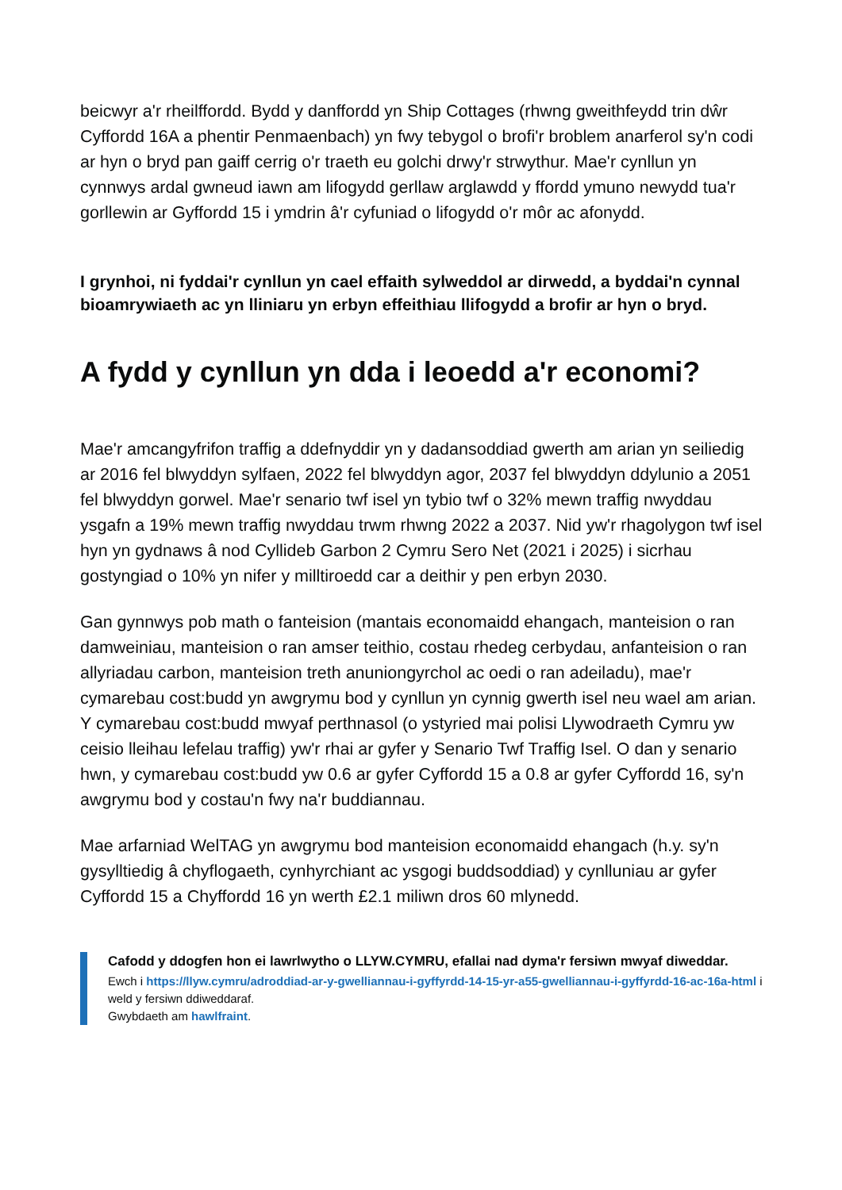beicwyr a'r rheilffordd. Bydd y danffordd yn Ship Cottages (rhwng gweithfeydd trin dŵr Cyffordd 16A a phentir Penmaenbach) yn fwy tebygol o brofi'r broblem anarferol sy'n codi ar hyn o bryd pan gaiff cerrig o'r traeth eu golchi drwy'r strwythur. Mae'r cynllun yn cynnwys ardal gwneud iawn am lifogydd gerllaw arglawdd y ffordd ymuno newydd tua'r gorllewin ar Gyffordd 15 i ymdrin â'r cyfuniad o lifogydd o'r môr ac afonydd.
I grynhoi, ni fyddai'r cynllun yn cael effaith sylweddol ar dirwedd, a byddai'n cynnal bioamrywiaeth ac yn lliniaru yn erbyn effeithiau llifogydd a brofir ar hyn o bryd.
A fydd y cynllun yn dda i leoedd a'r economi?
Mae'r amcangyfrifon traffig a ddefnyddir yn y dadansoddiad gwerth am arian yn seiliedig ar 2016 fel blwyddyn sylfaen, 2022 fel blwyddyn agor, 2037 fel blwyddyn ddylunio a 2051 fel blwyddyn gorwel. Mae'r senario twf isel yn tybio twf o 32% mewn traffig nwyddau ysgafn a 19% mewn traffig nwyddau trwm rhwng 2022 a 2037. Nid yw'r rhagolygon twf isel hyn yn gydnaws â nod Cyllideb Garbon 2 Cymru Sero Net (2021 i 2025) i sicrhau gostyngiad o 10% yn nifer y milltiroedd car a deithir y pen erbyn 2030.
Gan gynnwys pob math o fanteision (mantais economaidd ehangach, manteision o ran damweiniau, manteision o ran amser teithio, costau rhedeg cerbydau, anfanteision o ran allyriadau carbon, manteision treth anuniongyrchol ac oedi o ran adeiladu), mae'r cymarebau cost:budd yn awgrymu bod y cynllun yn cynnig gwerth isel neu wael am arian. Y cymarebau cost:budd mwyaf perthnasol (o ystyried mai polisi Llywodraeth Cymru yw ceisio lleihau lefelau traffig) yw'r rhai ar gyfer y Senario Twf Traffig Isel. O dan y senario hwn, y cymarebau cost:budd yw 0.6 ar gyfer Cyffordd 15 a 0.8 ar gyfer Cyffordd 16, sy'n awgrymu bod y costau'n fwy na'r buddiannau.
Mae arfarniad WelTAG yn awgrymu bod manteision economaidd ehangach (h.y. sy'n gysylltiedig â chyflogaeth, cynhyrchiant ac ysgogi buddsoddiad) y cynlluniau ar gyfer Cyffordd 15 a Chyffordd 16 yn werth £2.1 miliwn dros 60 mlynedd.
Cafodd y ddogfen hon ei lawrlwytho o LLYW.CYMRU, efallai nad dyma'r fersiwn mwyaf diweddar.
Ewch i https://llyw.cymru/adroddiad-ar-y-gwelliannau-i-gyffyrdd-14-15-yr-a55-gwelliannau-i-gyffyrdd-16-ac-16a-html i weld y fersiwn ddiweddaraf.
Gwybdaeth am hawlfraint.